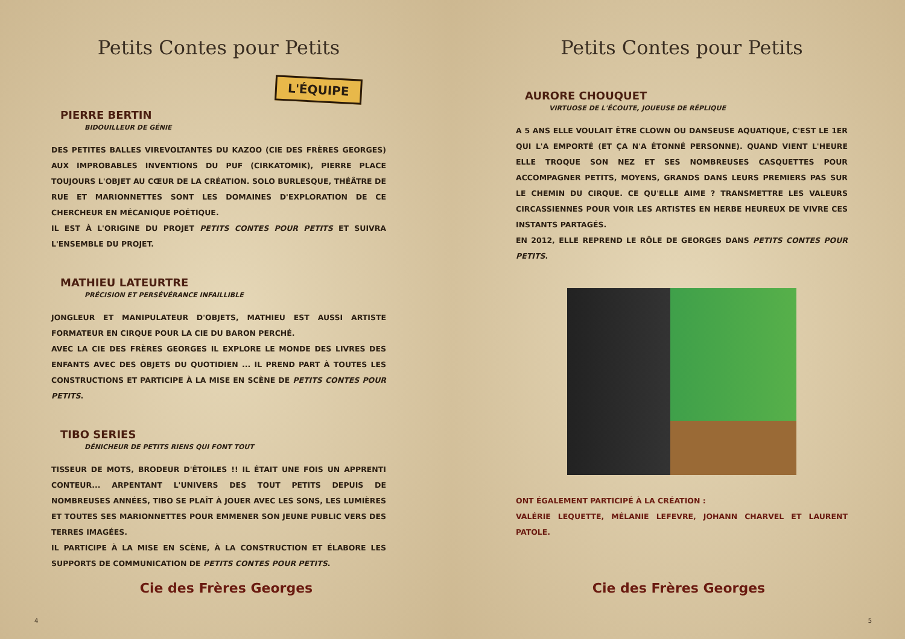Petits Contes pour Petits
L'ÉQUIPE
PIERRE BERTIN
BIDOUILLEUR DE GÉNIE
DES PETITES BALLES VIREVOLTANTES DU KAZOO (CIE DES FRÈRES GEORGES) AUX IMPROBABLES INVENTIONS DU PUF (CIRKATOMIK), PIERRE PLACE TOUJOURS L'OBJET AU CŒUR DE LA CRÉATION. SOLO BURLESQUE, THÉÂTRE DE RUE ET MARIONNETTES SONT LES DOMAINES D'EXPLORATION DE CE CHERCHEUR EN MÉCANIQUE POÉTIQUE.
IL EST À L'ORIGINE DU PROJET PETITS CONTES POUR PETITS ET SUIVRA L'ENSEMBLE DU PROJET.
MATHIEU LATEURTRE
PRÉCISION ET PERSÉVÉRANCE INFAILLIBLE
JONGLEUR ET MANIPULATEUR D'OBJETS, MATHIEU EST AUSSI ARTISTE FORMATEUR EN CIRQUE POUR LA CIE DU BARON PERCHÉ.
AVEC LA CIE DES FRÈRES GEORGES IL EXPLORE LE MONDE DES LIVRES DES ENFANTS AVEC DES OBJETS DU QUOTIDIEN ... IL PREND PART À TOUTES LES CONSTRUCTIONS ET PARTICIPE À LA MISE EN SCÈNE DE PETITS CONTES POUR PETITS.
TIBO SERIES
DÉNICHEUR DE PETITS RIENS QUI FONT TOUT
TISSEUR DE MOTS, BRODEUR D'ÉTOILES !! IL ÉTAIT UNE FOIS UN APPRENTI CONTEUR... ARPENTANT L'UNIVERS DES TOUT PETITS DEPUIS DE NOMBREUSES ANNÉES, TIBO SE PLAÎT À JOUER AVEC LES SONS, LES LUMIÈRES ET TOUTES SES MARIONNETTES POUR EMMENER SON JEUNE PUBLIC VERS DES TERRES IMAGÉES.
IL PARTICIPE À LA MISE EN SCÈNE, À LA CONSTRUCTION ET ÉLABORE LES SUPPORTS DE COMMUNICATION DE PETITS CONTES POUR PETITS.
Cie des Frères Georges
4
Petits Contes pour Petits
AURORE CHOUQUET
VIRTUOSE DE L'ÉCOUTE, JOUEUSE DE RÉPLIQUE
A 5 ANS ELLE VOULAIT ÊTRE CLOWN OU DANSEUSE AQUATIQUE, C'EST LE 1ER QUI L'A EMPORTÉ (ET ÇA N'A ÉTONNÉ PERSONNE). QUAND VIENT L'HEURE ELLE TROQUE SON NEZ ET SES NOMBREUSES CASQUETTES POUR ACCOMPAGNER PETITS, MOYENS, GRANDS DANS LEURS PREMIERS PAS SUR LE CHEMIN DU CIRQUE. CE QU'ELLE AIME ? TRANSMETTRE LES VALEURS CIRCASSIENNES POUR VOIR LES ARTISTES EN HERBE HEUREUX DE VIVRE CES INSTANTS PARTAGÉS.
EN 2012, ELLE REPREND LE RÔLE DE GEORGES DANS PETITS CONTES POUR PETITS.
ONT ÉGALEMENT PARTICIPÉ À LA CRÉATION :
VALÉRIE LEQUETTE, MÉLANIE LEFEVRE, JOHANN CHARVEL ET LAURENT PATOLE.
Cie des Frères Georges
5